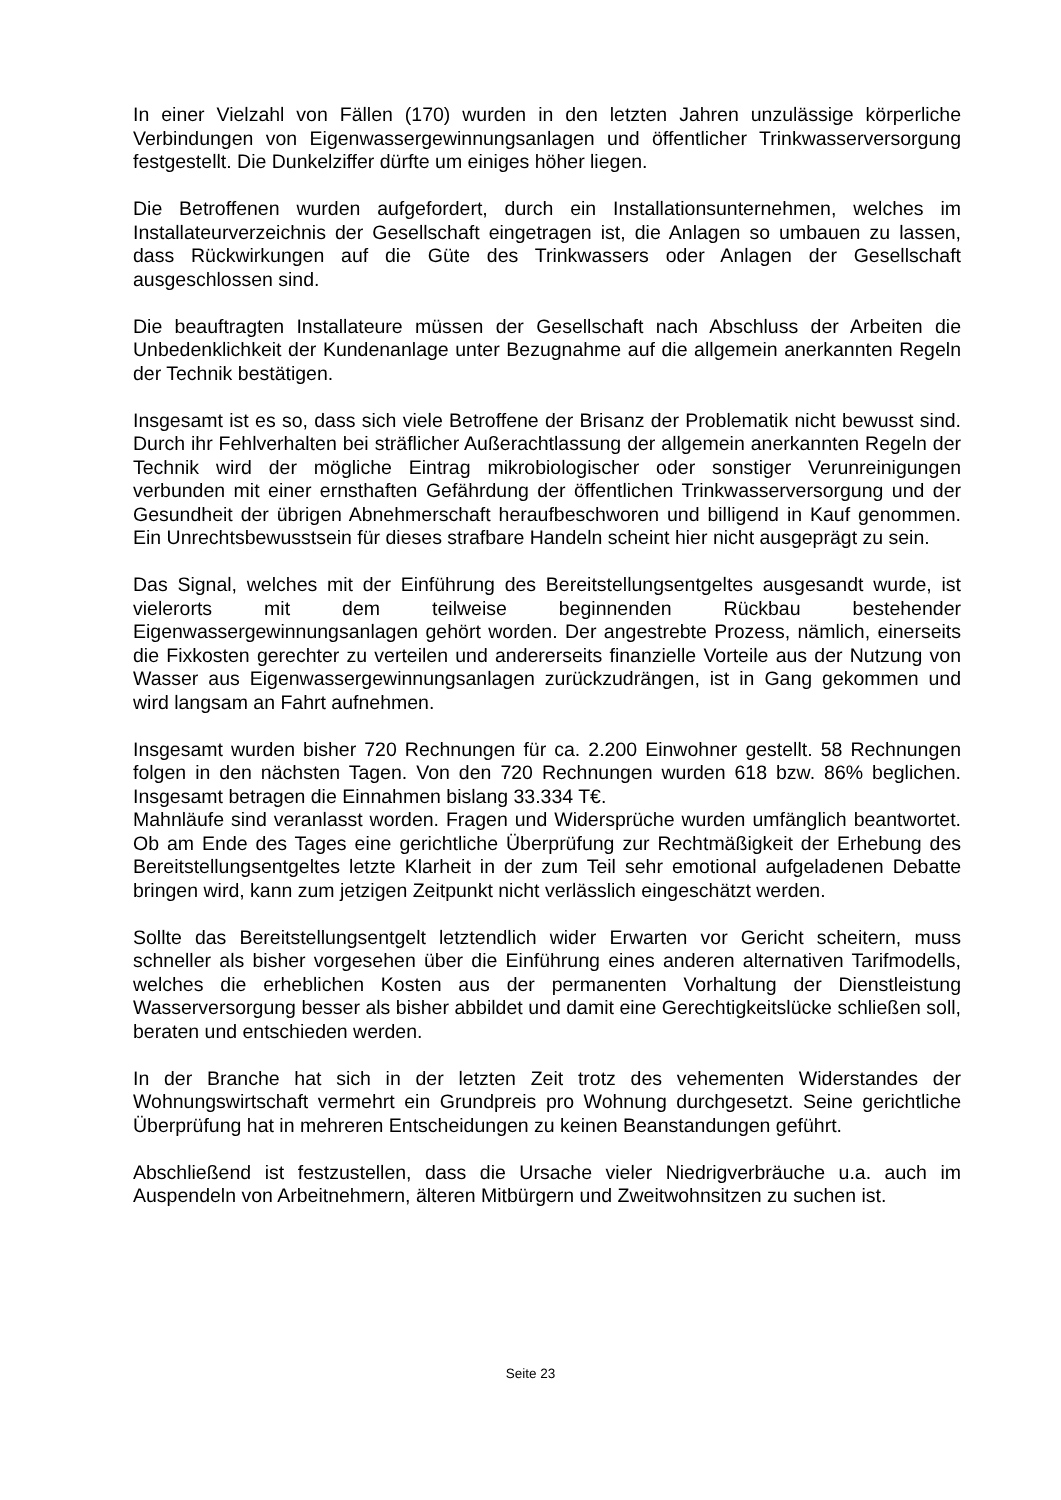In einer Vielzahl von Fällen (170) wurden in den letzten Jahren unzulässige körperliche Verbindungen von Eigenwassergewinnungsanlagen und öffentlicher Trinkwasserversorgung festgestellt. Die Dunkelziffer dürfte um einiges höher liegen.
Die Betroffenen wurden aufgefordert, durch ein Installationsunternehmen, welches im Installateurverzeichnis der Gesellschaft eingetragen ist, die Anlagen so umbauen zu lassen, dass Rückwirkungen auf die Güte des Trinkwassers oder Anlagen der Gesellschaft ausgeschlossen sind.
Die beauftragten Installateure müssen der Gesellschaft nach Abschluss der Arbeiten die Unbedenklichkeit der Kundenanlage unter Bezugnahme auf die allgemein anerkannten Regeln der Technik bestätigen.
Insgesamt ist es so, dass sich viele Betroffene der Brisanz der Problematik nicht bewusst sind. Durch ihr Fehlverhalten bei sträflicher Außerachtlassung der allgemein anerkannten Regeln der Technik wird der mögliche Eintrag mikrobiologischer oder sonstiger Verunreinigungen verbunden mit einer ernsthaften Gefährdung der öffentlichen Trinkwasserversorgung und der Gesundheit der übrigen Abnehmerschaft heraufbeschworen und billigend in Kauf genommen. Ein Unrechtsbewusstsein für dieses strafbare Handeln scheint hier nicht ausgeprägt zu sein.
Das Signal, welches mit der Einführung des Bereitstellungsentgeltes ausgesandt wurde, ist vielerorts mit dem teilweise beginnenden Rückbau bestehender Eigenwassergewinnungsanlagen gehört worden. Der angestrebte Prozess, nämlich, einerseits die Fixkosten gerechter zu verteilen und andererseits finanzielle Vorteile aus der Nutzung von Wasser aus Eigenwassergewinnungsanlagen zurückzudrängen, ist in Gang gekommen und wird langsam an Fahrt aufnehmen.
Insgesamt wurden bisher 720 Rechnungen für ca. 2.200 Einwohner gestellt. 58 Rechnungen folgen in den nächsten Tagen. Von den 720 Rechnungen wurden 618 bzw. 86% beglichen. Insgesamt betragen die Einnahmen bislang 33.334 T€.
Mahnläufe sind veranlasst worden. Fragen und Widersprüche wurden umfänglich beantwortet. Ob am Ende des Tages eine gerichtliche Überprüfung zur Rechtmäßigkeit der Erhebung des Bereitstellungsentgeltes letzte Klarheit in der zum Teil sehr emotional aufgeladenen Debatte bringen wird, kann zum jetzigen Zeitpunkt nicht verlässlich eingeschätzt werden.
Sollte das Bereitstellungsentgelt letztendlich wider Erwarten vor Gericht scheitern, muss schneller als bisher vorgesehen über die Einführung eines anderen alternativen Tarifmodells, welches die erheblichen Kosten aus der permanenten Vorhaltung der Dienstleistung Wasserversorgung besser als bisher abbildet und damit eine Gerechtigkeitslücke schließen soll, beraten und entschieden werden.
In der Branche hat sich in der letzten Zeit trotz des vehementen Widerstandes der Wohnungswirtschaft vermehrt ein Grundpreis pro Wohnung durchgesetzt. Seine gerichtliche Überprüfung hat in mehreren Entscheidungen zu keinen Beanstandungen geführt.
Abschließend ist festzustellen, dass die Ursache vieler Niedrigverbräuche u.a. auch im Auspendeln von Arbeitnehmern, älteren Mitbürgern und Zweitwohnsitzen zu suchen ist.
Seite 23